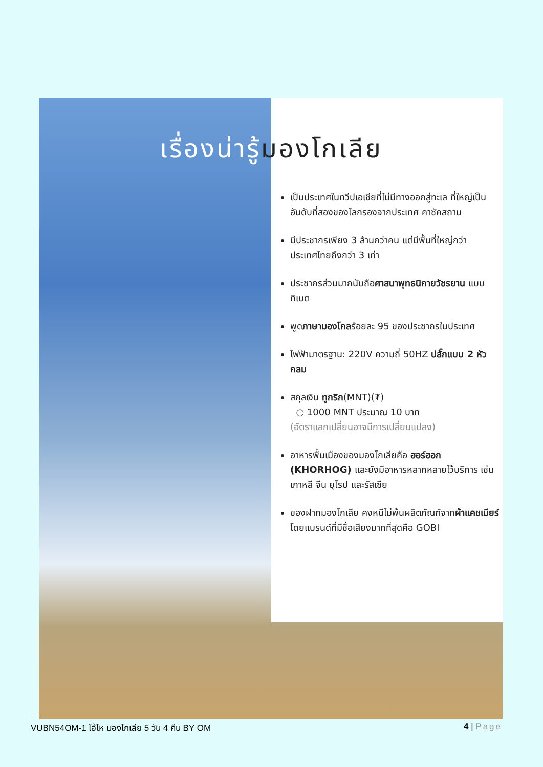เรื่องน่ารู้มองโกเลีย
เป็นประเทศในทวีปเอเชียที่ไม่มีทางออกสู่ทะเล ที่ใหญ่เป็นอันดับที่สองของโลกรองจากประเทศ คาซัคสถาน
มีประชากรเพียง 3 ล้านกว่าคน แต่มีพื้นที่ใหญ่กว่าประเทศไทยถึงกว่า 3 เท่า
ประชากรส่วนมากนับถือศาสนาพุทธนิกายวัชรยาน แบบทิเบต
พูดภาษามองโกลร้อยละ 95 ของประชากรในประเทศ
ไฟฟ้ามาตรฐาน: 220V ความถี่ 50HZ ปลั๊กแบบ 2 หัวกลม
สกุลเงิน ทูกริก(MNT)(₮)
○ 1000 MNT ประมาณ 10 บาท
(อัตราแลกเปลี่ยนอาจมีการเปลี่ยนแปลง)
อาหารพื้นเมืองของมองโกเลียคือ ฮอร์ฮอก (KHORHOG) และยังมีอาหารหลากหลายไว้บริการ เช่น เกาหลี จีน ยุโรป และรัสเซีย
ของฝากมองโกเลีย คงหนีไม่พ้นผลิตภัณฑ์จากผ้าแคชเมียร์ โดยแบรนด์ที่มีชื่อเสียงมากที่สุดคือ GOBI
VUBN54OM-1 โอ้โห มองโกเลีย 5 วัน 4 คืน BY OM 4 | Page